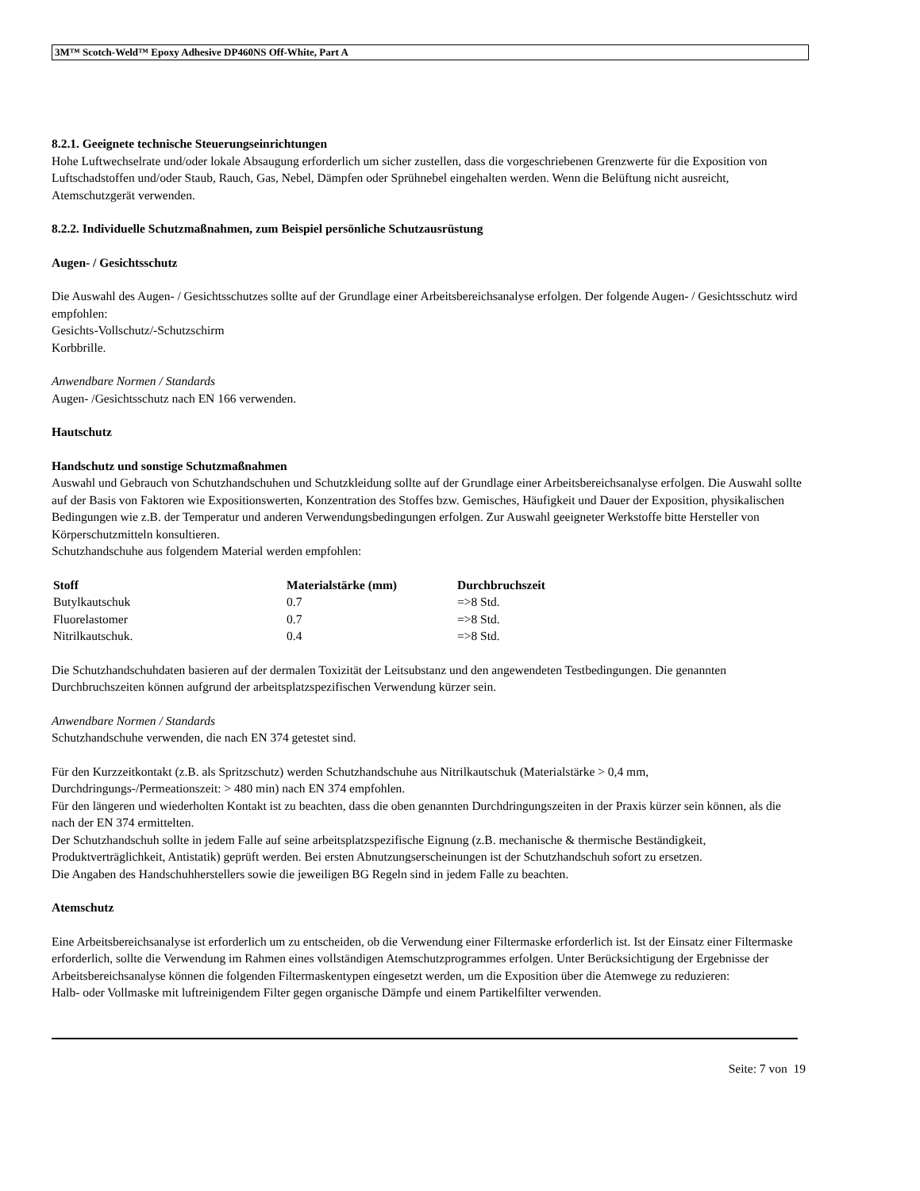3M™ Scotch-Weld™ Epoxy Adhesive DP460NS Off-White, Part A
8.2.1. Geeignete technische Steuerungseinrichtungen
Hohe Luftwechselrate und/oder lokale Absaugung erforderlich um sicher zustellen, dass die vorgeschriebenen Grenzwerte für die Exposition von Luftschadstoffen und/oder Staub, Rauch, Gas, Nebel, Dämpfen oder Sprühnebel eingehalten werden. Wenn die Belüftung nicht ausreicht, Atemschutzgerät verwenden.
8.2.2. Individuelle Schutzmaßnahmen, zum Beispiel persönliche Schutzausrüstung
Augen- / Gesichtsschutz
Die Auswahl des Augen- / Gesichtsschutzes sollte auf der Grundlage einer Arbeitsbereichsanalyse erfolgen. Der folgende Augen- / Gesichtsschutz wird empfohlen:
Gesichts-Vollschutz/-Schutzschirm
Korbbrille.
Anwendbare Normen / Standards
Augen- /Gesichtsschutz nach EN 166 verwenden.
Hautschutz
Handschutz und sonstige Schutzmaßnahmen
Auswahl und Gebrauch von Schutzhandschuhen und Schutzkleidung sollte auf der Grundlage einer Arbeitsbereichsanalyse erfolgen. Die Auswahl sollte auf der Basis von Faktoren wie Expositionswerten, Konzentration des Stoffes bzw. Gemisches, Häufigkeit und Dauer der Exposition, physikalischen Bedingungen wie z.B. der Temperatur und anderen Verwendungsbedingungen erfolgen. Zur Auswahl geeigneter Werkstoffe bitte Hersteller von Körperschutzmitteln konsultieren.
Schutzhandschuhe aus folgendem Material werden empfohlen:
| Stoff | Materialstärke (mm) | Durchbruchszeit |
| --- | --- | --- |
| Butylkautschuk | 0.7 | =>8 Std. |
| Fluorelastomer | 0.7 | =>8 Std. |
| Nitrilkautschuk. | 0.4 | =>8 Std. |
Die Schutzhandschuhdaten basieren auf der dermalen Toxizität der Leitsubstanz und den angewendeten Testbedingungen. Die genannten Durchbruchszeiten können aufgrund der arbeitsplatzspezifischen Verwendung kürzer sein.
Anwendbare Normen / Standards
Schutzhandschuhe verwenden, die nach EN 374 getestet sind.
Für den Kurzzeitkontakt (z.B. als Spritzschutz) werden Schutzhandschuhe aus Nitrilkautschuk (Materialstärke > 0,4 mm, Durchdringungs-/Permeationszeit: > 480 min) nach EN 374 empfohlen.
Für den längeren und wiederholten Kontakt ist zu beachten, dass die oben genannten Durchdringungszeiten in der Praxis kürzer sein können, als die nach der EN 374 ermittelten.
Der Schutzhandschuh sollte in jedem Falle auf seine arbeitsplatzspezifische Eignung (z.B. mechanische & thermische Beständigkeit, Produktverträglichkeit, Antistatik) geprüft werden. Bei ersten Abnutzungserscheinungen ist der Schutzhandschuh sofort zu ersetzen.
Die Angaben des Handschuhherstellers sowie die jeweiligen BG Regeln sind in jedem Falle zu beachten.
Atemschutz
Eine Arbeitsbereichsanalyse ist erforderlich um zu entscheiden, ob die Verwendung einer Filtermaske erforderlich ist. Ist der Einsatz einer Filtermaske erforderlich, sollte die Verwendung im Rahmen eines vollständigen Atemschutzprogrammes erfolgen. Unter Berücksichtigung der Ergebnisse der Arbeitsbereichsanalyse können die folgenden Filtermaskentypen eingesetzt werden, um die Exposition über die Atemwege zu reduzieren:
Halb- oder Vollmaske mit luftreinigendem Filter gegen organische Dämpfe und einem Partikelfilter verwenden.
Seite: 7 von 19